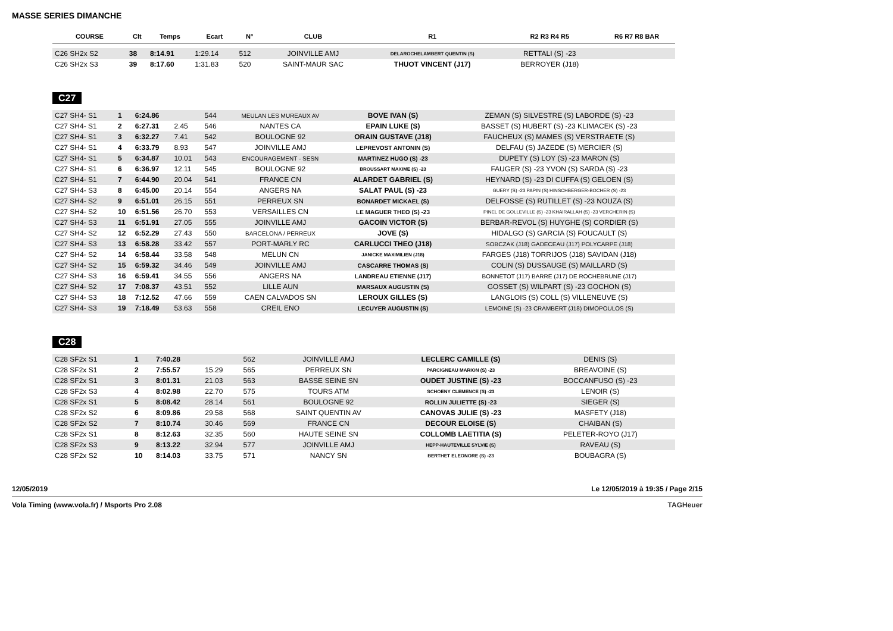MASSE SERIES DIMANCHE
| COURSE | Clt | Temps | Ecart | N° | CLUB | R1 | R2 R3 R4 R5 | R6 R7 R8 BAR |
| --- | --- | --- | --- | --- | --- | --- | --- | --- |
| C26 SH2x S2 | 38 | 8:14.91 | 1:29.14 | 512 | JOINVILLE AMJ | DELAROCHELAMBERT QUENTIN (S) | RETTALI (S) -23 | |
| C26 SH2x S3 | 39 | 8:17.60 | 1:31.83 | 520 | SAINT-MAUR SAC | THUOT VINCENT (J17) | BERROYER (J18) | |
C27
| C27 SH4- S1 | 1 | 6:24.86 | | 544 | MEULAN LES MUREAUX AV | BOVE IVAN (S) | ZEMAN (S) SILVESTRE (S) LABORDE (S) -23 | |
| C27 SH4- S1 | 2 | 6:27.31 | 2.45 | 546 | NANTES CA | EPAIN LUKE (S) | BASSET (S) HUBERT (S) -23 KLIMACEK (S) -23 | |
| C27 SH4- S1 | 3 | 6:32.27 | 7.41 | 542 | BOULOGNE 92 | ORAIN GUSTAVE (J18) | FAUCHEUX (S) MAMES (S) VERSTRAETE (S) | |
| C27 SH4- S1 | 4 | 6:33.79 | 8.93 | 547 | JOINVILLE AMJ | LEPREVOST ANTONIN (S) | DELFAU (S) JAZEDE (S) MERCIER (S) | |
| C27 SH4- S1 | 5 | 6:34.87 | 10.01 | 543 | ENCOURAGEMENT - SESN | MARTINEZ HUGO (S) -23 | DUPETY (S) LOY (S) -23 MARON (S) | |
| C27 SH4- S1 | 6 | 6:36.97 | 12.11 | 545 | BOULOGNE 92 | BROUSSART MAXIME (S) -23 | FAUGER (S) -23 YVON (S) SARDA (S) -23 | |
| C27 SH4- S1 | 7 | 6:44.90 | 20.04 | 541 | FRANCE CN | ALARDET GABRIEL (S) | HEYNARD (S) -23 DI CUFFA (S) GELOEN (S) | |
| C27 SH4- S3 | 8 | 6:45.00 | 20.14 | 554 | ANGERS NA | SALAT PAUL (S) -23 | GUERY (S) -23 PAPIN (S) HINSCHBERGER-BOCHER (S) -23 | |
| C27 SH4- S2 | 9 | 6:51.01 | 26.15 | 551 | PERREUX SN | BONARDET MICKAEL (S) | DELFOSSE (S) RUTILLET (S) -23 NOUZA (S) | |
| C27 SH4- S2 | 10 | 6:51.56 | 26.70 | 553 | VERSAILLES CN | LE MAGUER THEO (S) -23 | PINEL DE GOLLEVILLE (S) -23 KHAIRALLAH (S) -23 VERCHERIN (S) | |
| C27 SH4- S3 | 11 | 6:51.91 | 27.05 | 555 | JOINVILLE AMJ | GACOIN VICTOR (S) | BERBAR-REVOL (S) HUYGHE (S) CORDIER (S) | |
| C27 SH4- S2 | 12 | 6:52.29 | 27.43 | 550 | BARCELONA / PERREUX | JOVE (S) | HIDALGO (S) GARCIA (S) FOUCAULT (S) | |
| C27 SH4- S3 | 13 | 6:58.28 | 33.42 | 557 | PORT-MARLY RC | CARLUCCI THEO (J18) | SOBCZAK (J18) GADECEAU (J17) POLYCARPE (J18) | |
| C27 SH4- S2 | 14 | 6:58.44 | 33.58 | 548 | MELUN CN | JANICKE MAXIMILIEN (J18) | FARGES (J18) TORRIJOS (J18) SAVIDAN (J18) | |
| C27 SH4- S2 | 15 | 6:59.32 | 34.46 | 549 | JOINVILLE AMJ | CASCARRE THOMAS (S) | COLIN (S) DUSSAUGE (S) MAILLARD (S) | |
| C27 SH4- S3 | 16 | 6:59.41 | 34.55 | 556 | ANGERS NA | LANDREAU ETIENNE (J17) | BONNETOT (J17) BARRE (J17) DE ROCHEBRUNE (J17) | |
| C27 SH4- S2 | 17 | 7:08.37 | 43.51 | 552 | LILLE AUN | MARSAUX AUGUSTIN (S) | GOSSET (S) WILPART (S) -23 GOCHON (S) | |
| C27 SH4- S3 | 18 | 7:12.52 | 47.66 | 559 | CAEN CALVADOS SN | LEROUX GILLES (S) | LANGLOIS (S) COLL (S) VILLENEUVE (S) | |
| C27 SH4- S3 | 19 | 7:18.49 | 53.63 | 558 | CREIL ENO | LECUYER AUGUSTIN (S) | LEMOINE (S) -23 CRAMBERT (J18) DIMOPOULOS (S) | |
C28
| C28 SF2x S1 | 1 | 7:40.28 | | 562 | JOINVILLE AMJ | LECLERC CAMILLE (S) | DENIS (S) | |
| C28 SF2x S1 | 2 | 7:55.57 | 15.29 | 565 | PERREUX SN | PARCIGNEAU MARION (S) -23 | BREAVOINE (S) | |
| C28 SF2x S1 | 3 | 8:01.31 | 21.03 | 563 | BASSE SEINE SN | OUDET JUSTINE (S) -23 | BOCCANFUSO (S) -23 | |
| C28 SF2x S3 | 4 | 8:02.98 | 22.70 | 575 | TOURS ATM | SCHOENY CLEMENCE (S) -23 | LENOIR (S) | |
| C28 SF2x S1 | 5 | 8:08.42 | 28.14 | 561 | BOULOGNE 92 | ROLLIN JULIETTE (S) -23 | SIEGER (S) | |
| C28 SF2x S2 | 6 | 8:09.86 | 29.58 | 568 | SAINT QUENTIN AV | CANOVAS JULIE (S) -23 | MASFETY (J18) | |
| C28 SF2x S2 | 7 | 8:10.74 | 30.46 | 569 | FRANCE CN | DECOUR ELOISE (S) | CHAIBAN (S) | |
| C28 SF2x S1 | 8 | 8:12.63 | 32.35 | 560 | HAUTE SEINE SN | COLLOMB LAETITIA (S) | PELETER-ROYO (J17) | |
| C28 SF2x S3 | 9 | 8:13.22 | 32.94 | 577 | JOINVILLE AMJ | HEPP-HAUTEVILLE SYLVIE (S) | RAVEAU (S) | |
| C28 SF2x S2 | 10 | 8:14.03 | 33.75 | 571 | NANCY SN | BERTHET ELEONORE (S) -23 | BOUBAGRA (S) | |
12/05/2019 Le 12/05/2019 à 19:35 / Page 2/15
Vola Timing (www.vola.fr) / Msports Pro 2.08 TAGHeuer